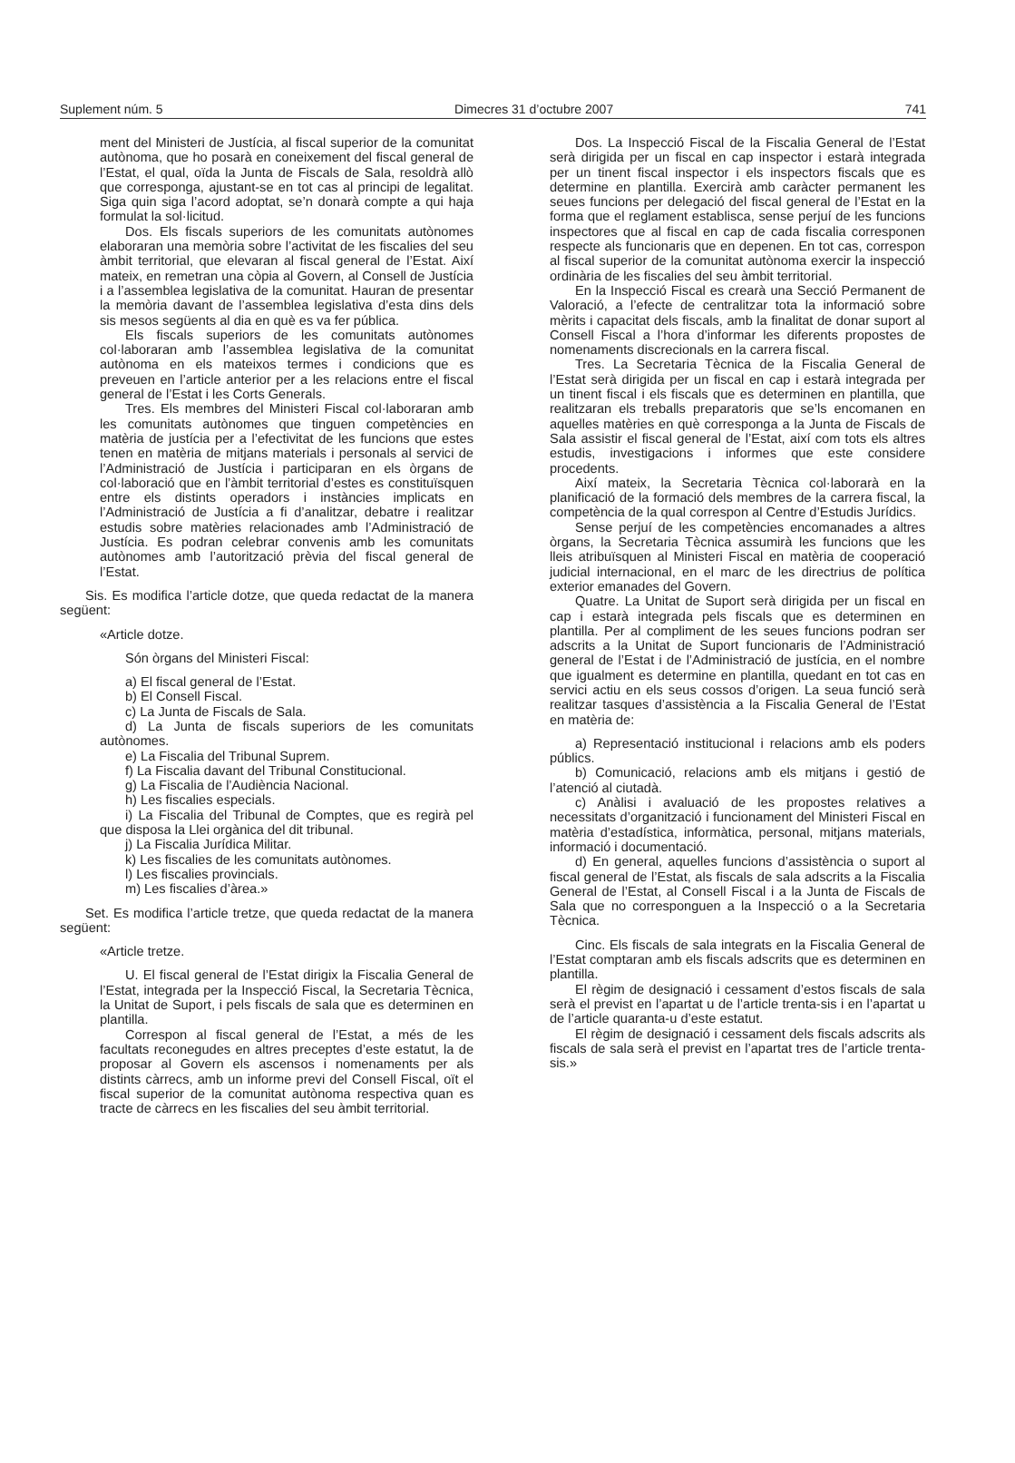Suplement núm. 5 Dimecres 31 d’octubre 2007 741
ment del Ministeri de Justícia, al fiscal superior de la comunitat autònoma, que ho posarà en coneixement del fiscal general de l’Estat, el qual, oïda la Junta de Fiscals de Sala, resoldrà allò que corresponga, ajustant-se en tot cas al principi de legalitat. Siga quin siga l’acord adoptat, se’n donarà compte a qui haja formulat la sol·licitud.
Dos. Els fiscals superiors de les comunitats autònomes elaboraran una memòria sobre l’activitat de les fiscalies del seu àmbit territorial, que elevaran al fiscal general de l’Estat. Així mateix, en remetran una còpia al Govern, al Consell de Justícia i a l’assemblea legislativa de la comunitat. Hauran de presentar la memòria davant de l’assemblea legislativa d’esta dins dels sis mesos següents al dia en què es va fer pública.
Els fiscals superiors de les comunitats autònomes col·laboraran amb l’assemblea legislativa de la comunitat autònoma en els mateixos termes i condicions que es preveuen en l’article anterior per a les relacions entre el fiscal general de l’Estat i les Corts Generals.
Tres. Els membres del Ministeri Fiscal col·laboraran amb les comunitats autònomes que tinguen competències en matèria de justícia per a l’efectivitat de les funcions que estes tenen en matèria de mitjans materials i personals al servici de l’Administració de Justícia i participaran en els òrgans de col·laboració que en l’àmbit territorial d’estes es constituïsquen entre els distints operadors i instàncies implicats en l’Administració de Justícia a fi d’analitzar, debatre i realitzar estudis sobre matèries relacionades amb l’Administració de Justícia. Es podran celebrar convenis amb les comunitats autònomes amb l’autorització prèvia del fiscal general de l’Estat.
Sis. Es modifica l’article dotze, que queda redactat de la manera següent:
«Article dotze.
Són òrgans del Ministeri Fiscal:
a) El fiscal general de l’Estat.
b) El Consell Fiscal.
c) La Junta de Fiscals de Sala.
d) La Junta de fiscals superiors de les comunitats autònomes.
e) La Fiscalia del Tribunal Suprem.
f) La Fiscalia davant del Tribunal Constitucional.
g) La Fiscalia de l’Audiència Nacional.
h) Les fiscalies especials.
i) La Fiscalia del Tribunal de Comptes, que es regirà pel que disposa la Llei orgànica del dit tribunal.
j) La Fiscalia Jurídica Militar.
k) Les fiscalies de les comunitats autònomes.
l) Les fiscalies provincials.
m) Les fiscalies d’àrea.»
Set. Es modifica l’article tretze, que queda redactat de la manera següent:
«Article tretze.
U. El fiscal general de l’Estat dirigix la Fiscalia General de l’Estat, integrada per la Inspecció Fiscal, la Secretaria Tècnica, la Unitat de Suport, i pels fiscals de sala que es determinen en plantilla.
Correspon al fiscal general de l’Estat, a més de les facultats reconegudes en altres preceptes d’este estatut, la de proposar al Govern els ascensos i nomenaments per als distints càrrecs, amb un informe previ del Consell Fiscal, oït el fiscal superior de la comunitat autònoma respectiva quan es tracte de càrrecs en les fiscalies del seu àmbit territorial.
Dos. La Inspecció Fiscal de la Fiscalia General de l’Estat serà dirigida per un fiscal en cap inspector i estarà integrada per un tinent fiscal inspector i els inspectors fiscals que es determine en plantilla. Exercirà amb caràcter permanent les seues funcions per delegació del fiscal general de l’Estat en la forma que el reglament establisca, sense perjuí de les funcions inspectores que al fiscal en cap de cada fiscalia corresponen respecte als funcionaris que en depenen. En tot cas, correspon al fiscal superior de la comunitat autònoma exercir la inspecció ordinària de les fiscalies del seu àmbit territorial.
En la Inspecció Fiscal es crearà una Secció Permanent de Valoració, a l’efecte de centralitzar tota la informació sobre mèrits i capacitat dels fiscals, amb la finalitat de donar suport al Consell Fiscal a l’hora d’informar les diferents propostes de nomenaments discrecionals en la carrera fiscal.
Tres. La Secretaria Tècnica de la Fiscalia General de l’Estat serà dirigida per un fiscal en cap i estarà integrada per un tinent fiscal i els fiscals que es determinen en plantilla, que realitzaran els treballs preparatoris que se’ls encomanen en aquelles matèries en què corresponga a la Junta de Fiscals de Sala assistir el fiscal general de l’Estat, així com tots els altres estudis, investigacions i informes que este considere procedents.
Així mateix, la Secretaria Tècnica col·laborarà en la planificació de la formació dels membres de la carrera fiscal, la competència de la qual correspon al Centre d’Estudis Jurídics.
Sense perjuí de les competències encomanades a altres òrgans, la Secretaria Tècnica assumirà les funcions que les lleis atribuïsquen al Ministeri Fiscal en matèria de cooperació judicial internacional, en el marc de les directrius de política exterior emanades del Govern.
Quatre. La Unitat de Suport serà dirigida per un fiscal en cap i estarà integrada pels fiscals que es determinen en plantilla. Per al compliment de les seues funcions podran ser adscrits a la Unitat de Suport funcionaris de l’Administració general de l’Estat i de l’Administració de justícia, en el nombre que igualment es determine en plantilla, quedant en tot cas en servici actiu en els seus cossos d’origen. La seua funció serà realitzar tasques d’assistència a la Fiscalia General de l’Estat en matèria de:
a) Representació institucional i relacions amb els poders públics.
b) Comunicació, relacions amb els mitjans i gestió de l’atenció al ciutadà.
c) Anàlisi i avaluació de les propostes relatives a necessitats d’organització i funcionament del Ministeri Fiscal en matèria d’estadística, informàtica, personal, mitjans materials, informació i documentació.
d) En general, aquelles funcions d’assistència o suport al fiscal general de l’Estat, als fiscals de sala adscrits a la Fiscalia General de l’Estat, al Consell Fiscal i a la Junta de Fiscals de Sala que no corresponguen a la Inspecció o a la Secretaria Tècnica.
Cinc. Els fiscals de sala integrats en la Fiscalia General de l’Estat comptaran amb els fiscals adscrits que es determinen en plantilla.
El règim de designació i cessament d’estos fiscals de sala serà el previst en l’apartat u de l’article trenta-sis i en l’apartat u de l’article quaranta-u d’este estatut.
El règim de designació i cessament dels fiscals adscrits als fiscals de sala serà el previst en l’apartat tres de l’article trenta-sis.»